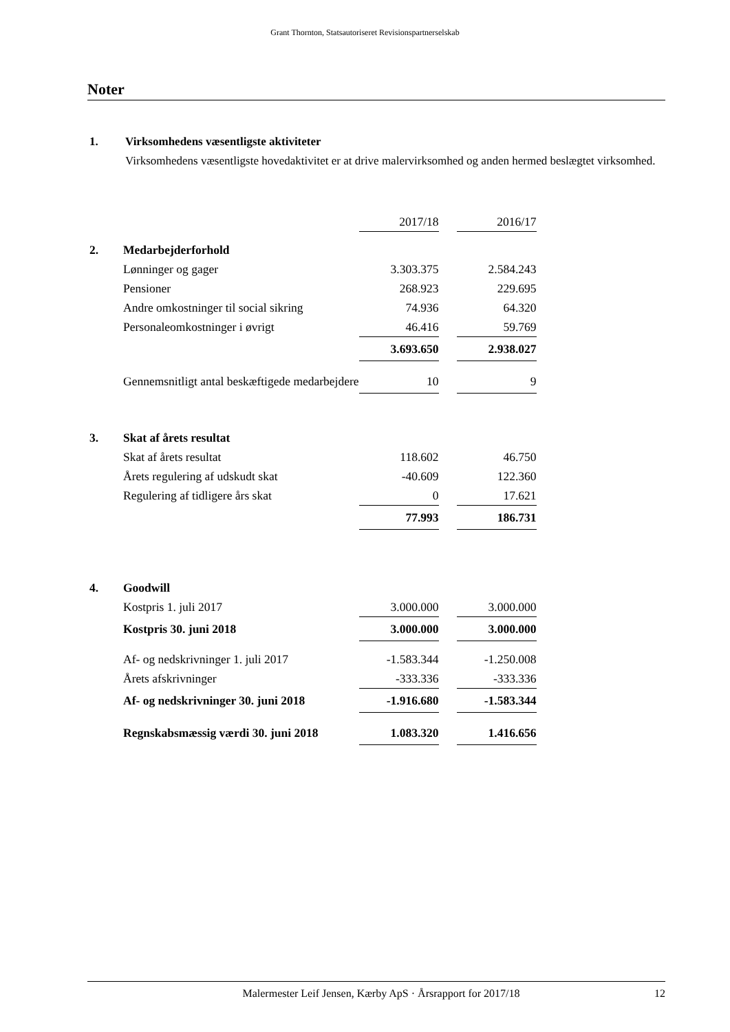Grant Thornton, Statsautoriseret Revisionspartnerselskab
Noter
1. Virksomhedens væsentligste aktiviteter
Virksomhedens væsentligste hovedaktivitet er at drive malervirksomhed og anden hermed beslægtet virksomhed.
| | | 2017/18 | | 2016/17 |
| 2. | Medarbejderforhold | | | |
| | Lønninger og gager | 3.303.375 | | 2.584.243 |
| | Pensioner | 268.923 | | 229.695 |
| | Andre omkostninger til social sikring | 74.936 | | 64.320 |
| | Personaleomkostninger i øvrigt | 46.416 | | 59.769 |
| | | 3.693.650 | | 2.938.027 |
| | Gennemsnitligt antal beskæftigede medarbejdere | 10 | | 9 |
| 3. | Skat af årets resultat | | | |
| | Skat af årets resultat | 118.602 | | 46.750 |
| | Årets regulering af udskudt skat | -40.609 | | 122.360 |
| | Regulering af tidligere års skat | 0 | | 17.621 |
| | | 77.993 | | 186.731 |
| 4. | Goodwill | | | |
| | Kostpris 1. juli 2017 | 3.000.000 | | 3.000.000 |
| | Kostpris 30. juni 2018 | 3.000.000 | | 3.000.000 |
| | Af- og nedskrivninger 1. juli 2017 | -1.583.344 | | -1.250.008 |
| | Årets afskrivninger | -333.336 | | -333.336 |
| | Af- og nedskrivninger 30. juni 2018 | -1.916.680 | | -1.583.344 |
| | Regnskabsmæssig værdi 30. juni 2018 | 1.083.320 | | 1.416.656 |
Malermester Leif Jensen, Kærby ApS · Årsrapport for 2017/18 12